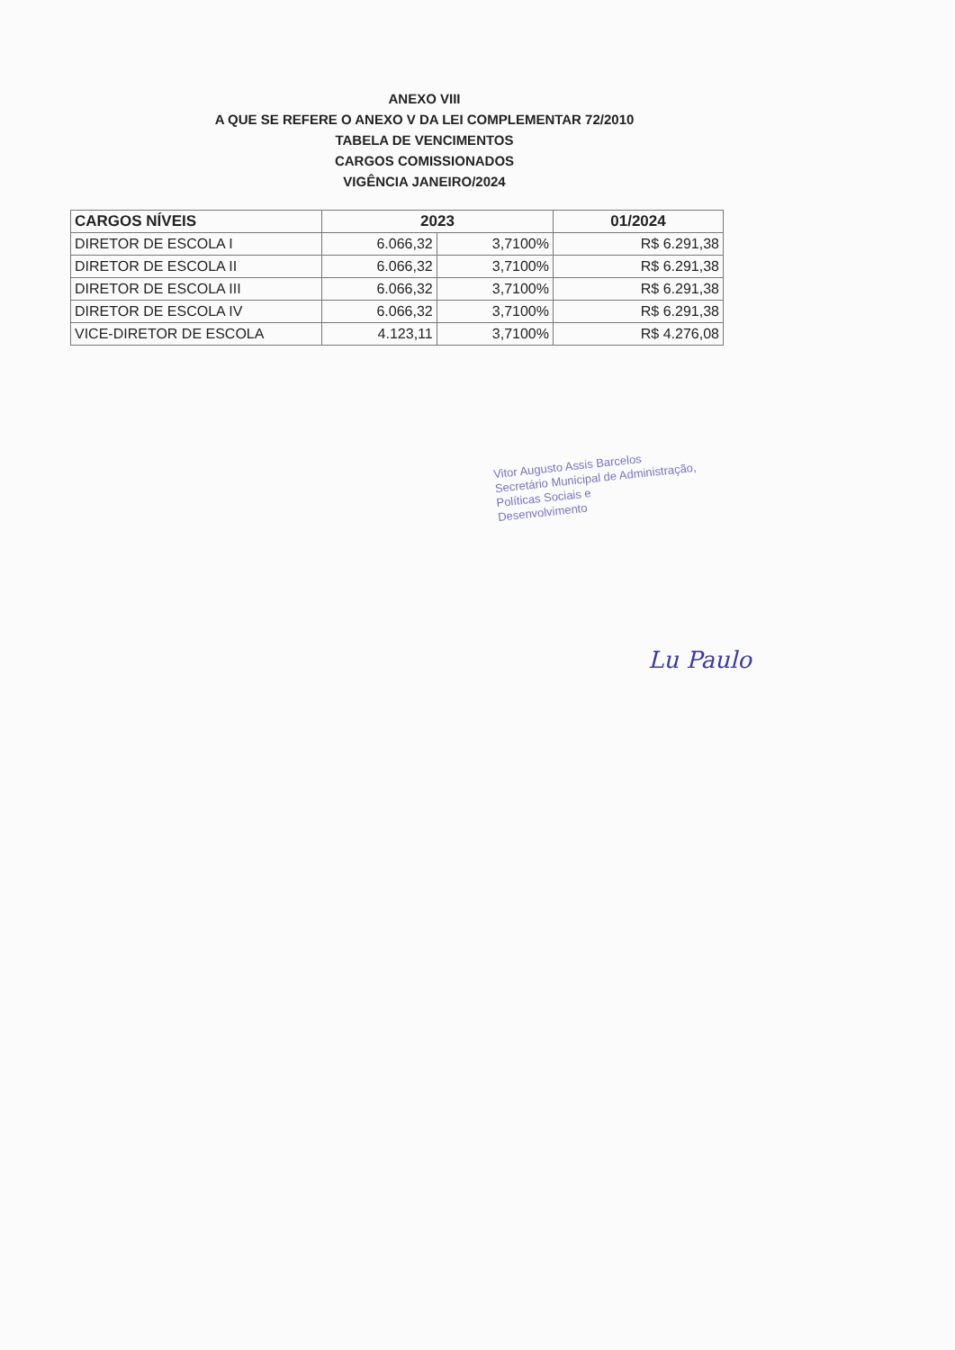ANEXO VIII
A QUE SE REFERE O ANEXO V DA LEI COMPLEMENTAR 72/2010
TABELA DE VENCIMENTOS
CARGOS COMISSIONADOS
VIGÊNCIA JANEIRO/2024
| CARGOS NÍVEIS | 2023 | | 01/2024 |
| --- | --- | --- | --- |
| DIRETOR DE ESCOLA I | 6.066,32 | 3,7100% | R$ 6.291,38 |
| DIRETOR DE ESCOLA II | 6.066,32 | 3,7100% | R$ 6.291,38 |
| DIRETOR DE ESCOLA III | 6.066,32 | 3,7100% | R$ 6.291,38 |
| DIRETOR DE ESCOLA IV | 6.066,32 | 3,7100% | R$ 6.291,38 |
| VICE-DIRETOR DE ESCOLA | 4.123,11 | 3,7100% | R$ 4.276,08 |
Vitor Augusto Assis Barcelos
Secretário Municipal de Administração,
Políticas Sociais e
Desenvolvimento
Lu Paulo